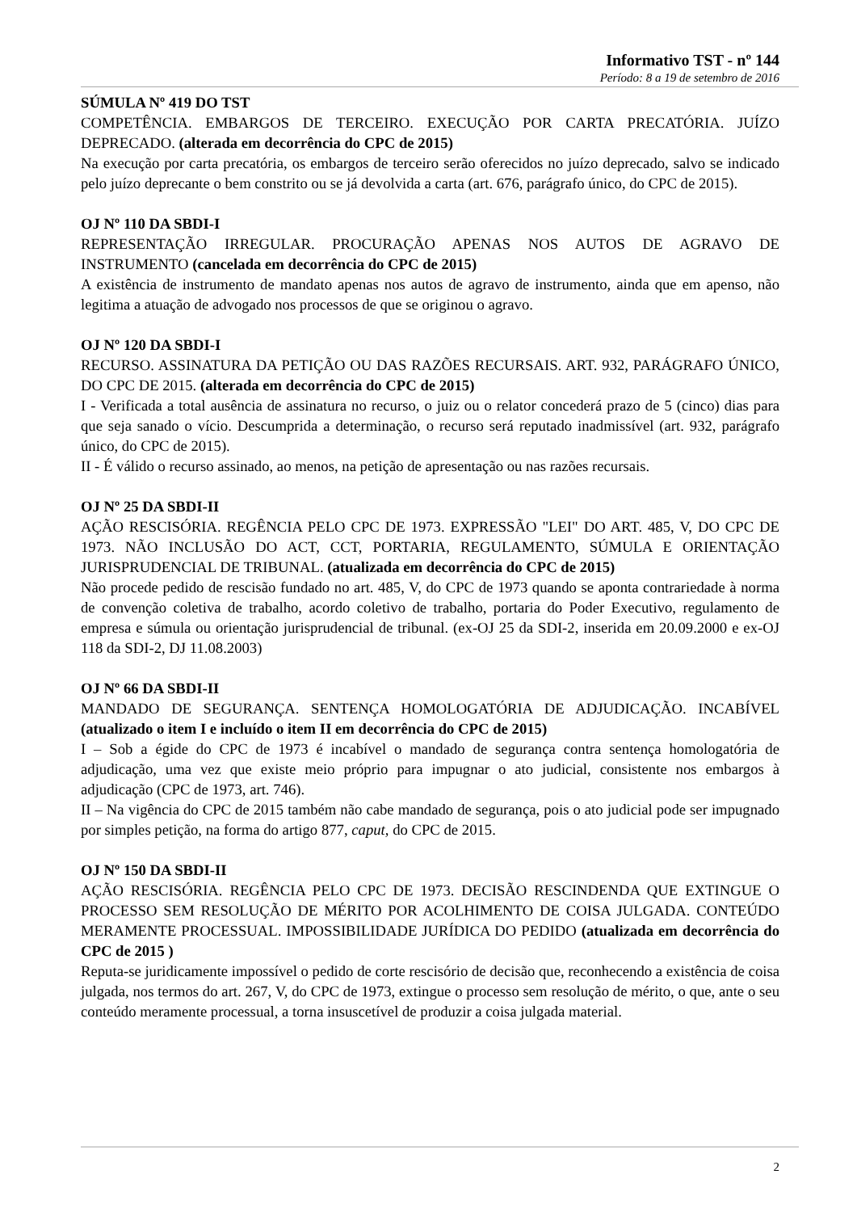Informativo TST - nº 144
Período: 8 a 19 de setembro de 2016
SÚMULA Nº 419 DO TST
COMPETÊNCIA. EMBARGOS DE TERCEIRO. EXECUÇÃO POR CARTA PRECATÓRIA. JUÍZO DEPRECADO. (alterada em decorrência do CPC de 2015)
Na execução por carta precatória, os embargos de terceiro serão oferecidos no juízo deprecado, salvo se indicado pelo juízo deprecante o bem constrito ou se já devolvida a carta (art. 676, parágrafo único, do CPC de 2015).
OJ Nº 110 DA SBDI-I
REPRESENTAÇÃO IRREGULAR. PROCURAÇÃO APENAS NOS AUTOS DE AGRAVO DE INSTRUMENTO (cancelada em decorrência do CPC de 2015)
A existência de instrumento de mandato apenas nos autos de agravo de instrumento, ainda que em apenso, não legitima a atuação de advogado nos processos de que se originou o agravo.
OJ Nº 120 DA SBDI-I
RECURSO. ASSINATURA DA PETIÇÃO OU DAS RAZÕES RECURSAIS. ART. 932, PARÁGRAFO ÚNICO, DO CPC DE 2015. (alterada em decorrência do CPC de 2015)
I - Verificada a total ausência de assinatura no recurso, o juiz ou o relator concederá prazo de 5 (cinco) dias para que seja sanado o vício. Descumprida a determinação, o recurso será reputado inadmissível (art. 932, parágrafo único, do CPC de 2015).
II - É válido o recurso assinado, ao menos, na petição de apresentação ou nas razões recursais.
OJ Nº 25 DA SBDI-II
AÇÃO RESCISÓRIA. REGÊNCIA PELO CPC DE 1973. EXPRESSÃO "LEI" DO ART. 485, V, DO CPC DE 1973. NÃO INCLUSÃO DO ACT, CCT, PORTARIA, REGULAMENTO, SÚMULA E ORIENTAÇÃO JURISPRUDENCIAL DE TRIBUNAL. (atualizada em decorrência do CPC de 2015)
Não procede pedido de rescisão fundado no art. 485, V, do CPC de 1973 quando se aponta contrariedade à norma de convenção coletiva de trabalho, acordo coletivo de trabalho, portaria do Poder Executivo, regulamento de empresa e súmula ou orientação jurisprudencial de tribunal. (ex-OJ 25 da SDI-2, inserida em 20.09.2000 e ex-OJ 118 da SDI-2, DJ 11.08.2003)
OJ Nº 66 DA SBDI-II
MANDADO DE SEGURANÇA. SENTENÇA HOMOLOGATÓRIA DE ADJUDICAÇÃO. INCABÍVEL (atualizado o item I e incluído o item II em decorrência do CPC de 2015)
I – Sob a égide do CPC de 1973 é incabível o mandado de segurança contra sentença homologatória de adjudicação, uma vez que existe meio próprio para impugnar o ato judicial, consistente nos embargos à adjudicação (CPC de 1973, art. 746).
II – Na vigência do CPC de 2015 também não cabe mandado de segurança, pois o ato judicial pode ser impugnado por simples petição, na forma do artigo 877, caput, do CPC de 2015.
OJ Nº 150 DA SBDI-II
AÇÃO RESCISÓRIA. REGÊNCIA PELO CPC DE 1973. DECISÃO RESCINDENDA QUE EXTINGUE O PROCESSO SEM RESOLUÇÃO DE MÉRITO POR ACOLHIMENTO DE COISA JULGADA. CONTEÚDO MERAMENTE PROCESSUAL. IMPOSSIBILIDADE JURÍDICA DO PEDIDO (atualizada em decorrência do CPC de 2015 )
Reputa-se juridicamente impossível o pedido de corte rescisório de decisão que, reconhecendo a existência de coisa julgada, nos termos do art. 267, V, do CPC de 1973, extingue o processo sem resolução de mérito, o que, ante o seu conteúdo meramente processual, a torna insuscetível de produzir a coisa julgada material.
2